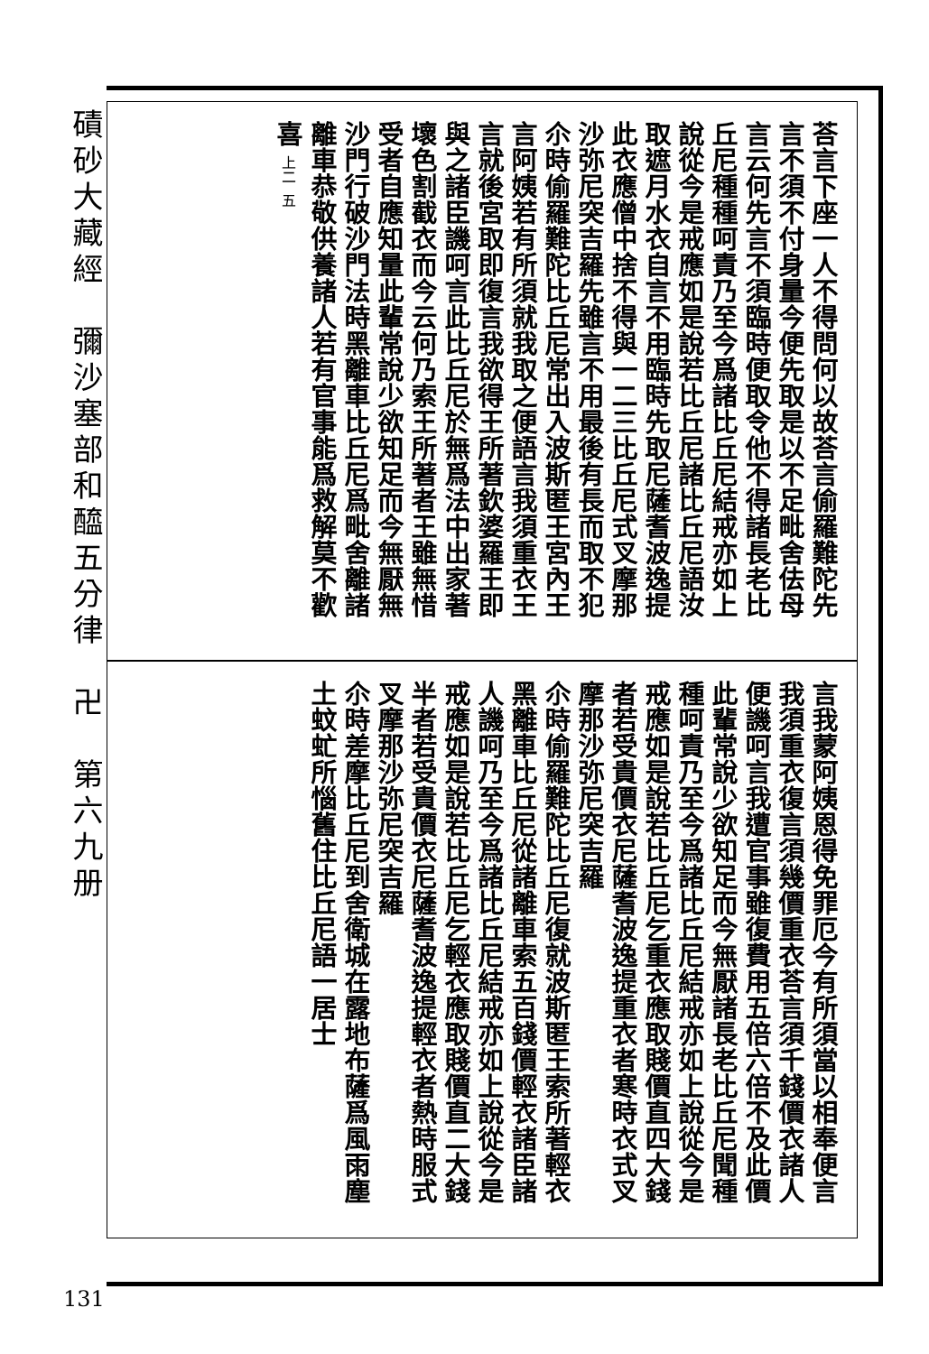磧砂大藏經　彌沙塞部和醯五分律　卍　第六九册
荅言下座一人不得問何以故荅言偷羅難陀先言不須不付身量今便先取是以不足毗舍佉母言云何先言不須臨時便取令他不得諸長老比丘尼種種呵責乃至今爲諸比丘尼結戒亦如上說從今是戒應如是說若比丘尼諸比丘尼語汝取遮月水衣自言不用臨時先取尼薩耆波逸提此衣應僧中捨不得與一二三比丘尼式叉摩那沙弥尼突吉羅先雖言不用最後有長而取不犯
尒時偷羅難陀比丘尼常出入波斯匿王宮內王言阿姨若有所須就我取之便語言我須重衣王言就後宮取即復言我欲得王所著欽婆羅王即與之諸臣譏呵言此比丘尼於無爲法中出家著壞色割截衣而今云何乃索王所著者王雖無惜受者自應知量此輩常說少欲知足而今無厭無沙門行破沙門法時黑離車比丘尼爲毗舍離諸離車恭敬供養諸人若有官事能爲救解莫不歡喜 上二 五
言我蒙阿姨恩得免罪厄今有所須當以相奉便言我須重衣復言須幾價重衣荅言須千錢價衣諸人便譏呵言我遭官事雖復費用五倍六倍不及此價此輩常說少欲知足而今無厭諸長老比丘尼聞種種呵責乃至今爲諸比丘尼結戒亦如上說從今是戒應如是說若比丘尼乞重衣應取賤價直四大錢者若受貴價衣尼薩耆波逸提重衣者寒時衣式叉摩那沙弥尼突吉羅
尒時偷羅難陀比丘尼復就波斯匿王索所著輕衣黑離車比丘尼從諸離車索五百錢價輕衣諸臣諸人譏呵乃至今爲諸比丘尼結戒亦如上說從今是戒應如是說若比丘尼乞輕衣應取賤價直二大錢半者若受貴價衣尼薩耆波逸提輕衣者熱時服式叉摩那沙弥尼突吉羅
尒時差摩比丘尼到舍衛城在露地布薩爲風雨塵土蚊虻所惱舊住比丘尼語一居士
131